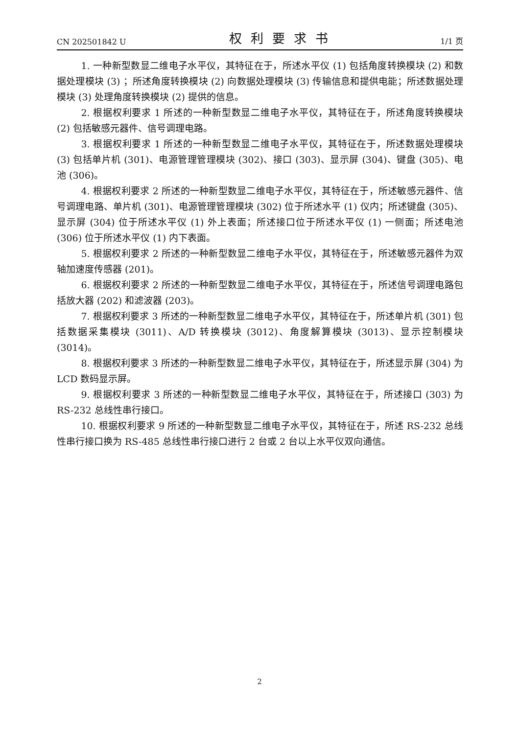CN 202501842 U 权利要求书 1/1 页
1. 一种新型数显二维电子水平仪，其特征在于，所述水平仪 (1) 包括角度转换模块 (2) 和数据处理模块 (3) ；所述角度转换模块 (2) 向数据处理模块 (3) 传输信息和提供电能；所述数据处理模块 (3) 处理角度转换模块 (2) 提供的信息。
2. 根据权利要求 1 所述的一种新型数显二维电子水平仪，其特征在于，所述角度转换模块 (2) 包括敏感元器件、信号调理电路。
3. 根据权利要求 1 所述的一种新型数显二维电子水平仪，其特征在于，所述数据处理模块 (3) 包括单片机 (301)、电源管理管理模块 (302)、接口 (303)、显示屏 (304)、键盘 (305)、电池 (306)。
4. 根据权利要求 2 所述的一种新型数显二维电子水平仪，其特征在于，所述敏感元器件、信号调理电路、单片机 (301)、电源管理管理模块 (302) 位于所述水平 (1) 仪内；所述键盘 (305)、显示屏 (304) 位于所述水平仪 (1) 外上表面；所述接口位于所述水平仪 (1) 一侧面；所述电池 (306) 位于所述水平仪 (1) 内下表面。
5. 根据权利要求 2 所述的一种新型数显二维电子水平仪，其特征在于，所述敏感元器件为双轴加速度传感器 (201)。
6. 根据权利要求 2 所述的一种新型数显二维电子水平仪，其特征在于，所述信号调理电路包括放大器 (202) 和滤波器 (203)。
7. 根据权利要求 3 所述的一种新型数显二维电子水平仪，其特征在于，所述单片机 (301) 包括数据采集模块 (3011)、A/D 转换模块 (3012)、角度解算模块 (3013)、显示控制模块 (3014)。
8. 根据权利要求 3 所述的一种新型数显二维电子水平仪，其特征在于，所述显示屏 (304) 为 LCD 数码显示屏。
9. 根据权利要求 3 所述的一种新型数显二维电子水平仪，其特征在于，所述接口 (303) 为 RS-232 总线性串行接口。
10. 根据权利要求 9 所述的一种新型数显二维电子水平仪，其特征在于，所述 RS-232 总线性串行接口换为 RS-485 总线性串行接口进行 2 台或 2 台以上水平仪双向通信。
2